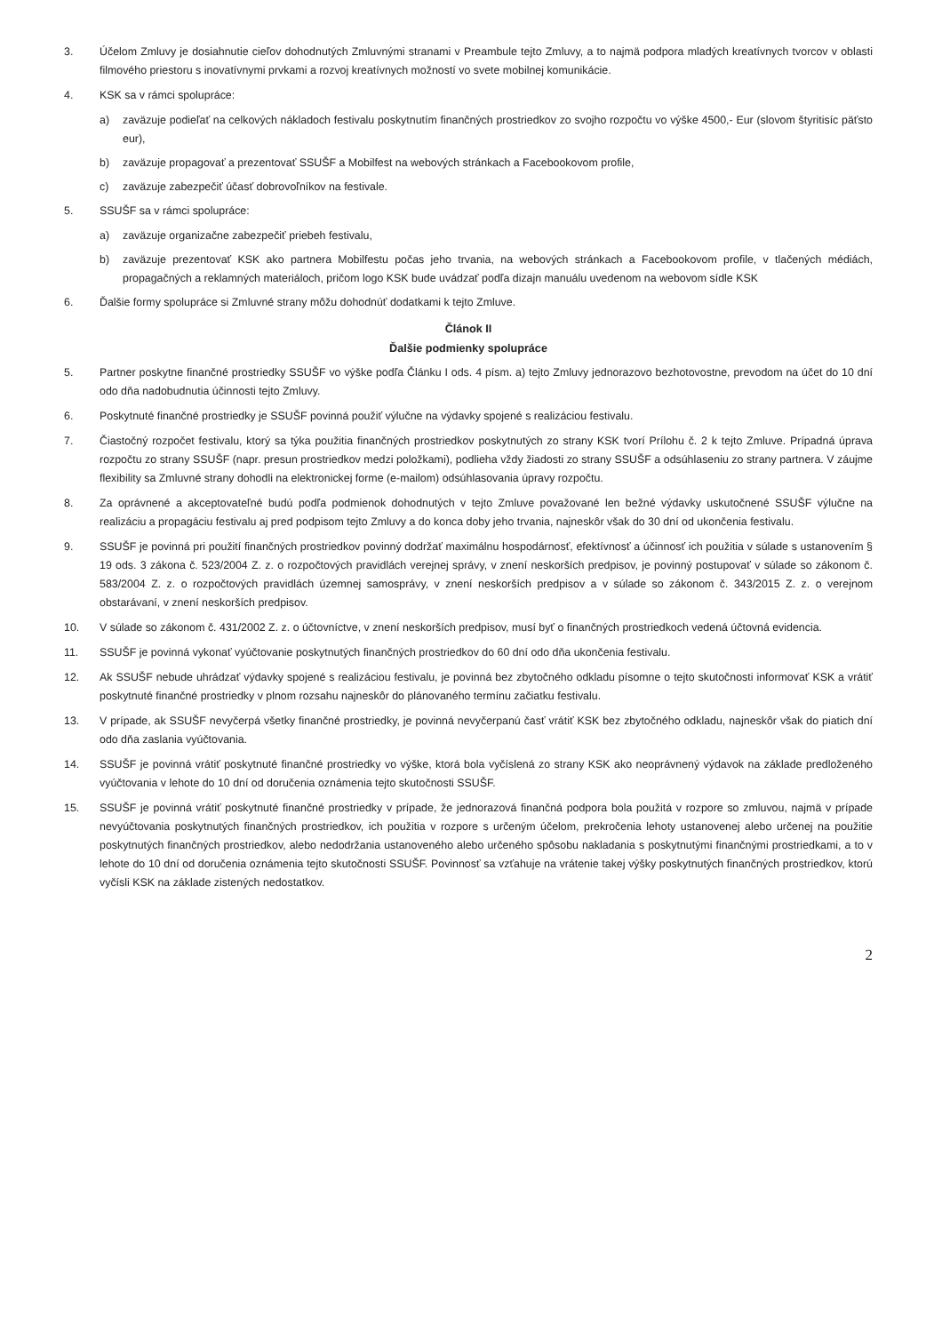3. Účelom Zmluvy je dosiahnutie cieľov dohodnutých Zmluvnými stranami v Preambule tejto Zmluvy, a to najmä podpora mladých kreatívnych tvorcov v oblasti filmového priestoru s inovatívnymi prvkami a rozvoj kreatívnych možností vo svete mobilnej komunikácie.
4. KSK sa v rámci spolupráce:
a) zaväzuje podieľať na celkových nákladoch festivalu poskytnutím finančných prostriedkov zo svojho rozpočtu vo výške 4500,- Eur (slovom štyritisíc päťsto eur),
b) zaväzuje propagovať a prezentovať SSUŠF a Mobilfest na webových stránkach a Facebookovom profile,
c) zaväzuje zabezpečiť účasť dobrovoľníkov na festivale.
5. SSUŠF sa v rámci spolupráce:
a) zaväzuje organizačne zabezpečiť priebeh festivalu,
b) zaväzuje prezentovať KSK ako partnera Mobilfestu počas jeho trvania, na webových stránkach a Facebookovom profile, v tlačených médiách, propagačných a reklamných materiáloch, pričom logo KSK bude uvádzať podľa dizajn manuálu uvedenom na webovom sídle KSK
6. Ďalšie formy spolupráce si Zmluvné strany môžu dohodnúť dodatkami k tejto Zmluve.
Článok II
Ďalšie podmienky spolupráce
5. Partner poskytne finančné prostriedky SSUŠF vo výške podľa Článku I ods. 4 písm. a) tejto Zmluvy jednorazovo bezhotovostne, prevodom na účet do 10 dní odo dňa nadobudnutia účinnosti tejto Zmluvy.
6. Poskytnuté finančné prostriedky je SSUŠF povinná použiť výlučne na výdavky spojené s realizáciou festivalu.
7. Čiastočný rozpočet festivalu, ktorý sa týka použitia finančných prostriedkov poskytnutých zo strany KSK tvorí Prílohu č. 2 k tejto Zmluve. Prípadná úprava rozpočtu zo strany SSUŠF (napr. presun prostriedkov medzi položkami), podlieha vždy žiadosti zo strany SSUŠF a odsúhlaseniu zo strany partnera. V záujme flexibility sa Zmluvné strany dohodli na elektronickej forme (e-mailom) odsúhlasovania úpravy rozpočtu.
8. Za oprávnené a akceptovateľné budú podľa podmienok dohodnutých v tejto Zmluve považované len bežné výdavky uskutočnené SSUŠF výlučne na realizáciu a propagáciu festivalu aj pred podpisom tejto Zmluvy a do konca doby jeho trvania, najneskôr však do 30 dní od ukončenia festivalu.
9. SSUŠF je povinná pri použití finančných prostriedkov povinný dodržať maximálnu hospodárnosť, efektívnosť a účinnosť ich použitia v súlade s ustanovením § 19 ods. 3 zákona č. 523/2004 Z. z. o rozpočtových pravidlách verejnej správy, v znení neskorších predpisov, je povinný postupovať v súlade so zákonom č. 583/2004 Z. z. o rozpočtových pravidlách územnej samosprávy, v znení neskorších predpisov a v súlade so zákonom č. 343/2015 Z. z. o verejnom obstarávaní, v znení neskorších predpisov.
10. V súlade so zákonom č. 431/2002 Z. z. o účtovníctve, v znení neskorších predpisov, musí byť o finančných prostriedkoch vedená účtovná evidencia.
11. SSUŠF je povinná vykonať vyúčtovanie poskytnutých finančných prostriedkov do 60 dní odo dňa ukončenia festivalu.
12. Ak SSUŠF nebude uhrádzať výdavky spojené s realizáciou festivalu, je povinná bez zbytočného odkladu písomne o tejto skutočnosti informovať KSK a vrátiť poskytnuté finančné prostriedky v plnom rozsahu najneskôr do plánovaného termínu začiatku festivalu.
13. V prípade, ak SSUŠF nevyčerpá všetky finančné prostriedky, je povinná nevyčerpanú časť vrátiť KSK bez zbytočného odkladu, najneskôr však do piatich dní odo dňa zaslania vyúčtovania.
14. SSUŠF je povinná vrátiť poskytnuté finančné prostriedky vo výške, ktorá bola vyčíslená zo strany KSK ako neoprávnený výdavok na základe predloženého vyúčtovania v lehote do 10 dní od doručenia oznámenia tejto skutočnosti SSUŠF.
15. SSUŠF je povinná vrátiť poskytnuté finančné prostriedky v prípade, že jednorazová finančná podpora bola použitá v rozpore so zmluvou, najmä v prípade nevyúčtovania poskytnutých finančných prostriedkov, ich použitia v rozpore s určeným účelom, prekročenia lehoty ustanovenej alebo určenej na použitie poskytnutých finančných prostriedkov, alebo nedodržania ustanoveného alebo určeného spôsobu nakladania s poskytnutými finančnými prostriedkami, a to v lehote do 10 dní od doručenia oznámenia tejto skutočnosti SSUŠF. Povinnosť sa vzťahuje na vrátenie takej výšky poskytnutých finančných prostriedkov, ktorú vyčísli KSK na základe zistených nedostatkov.
2